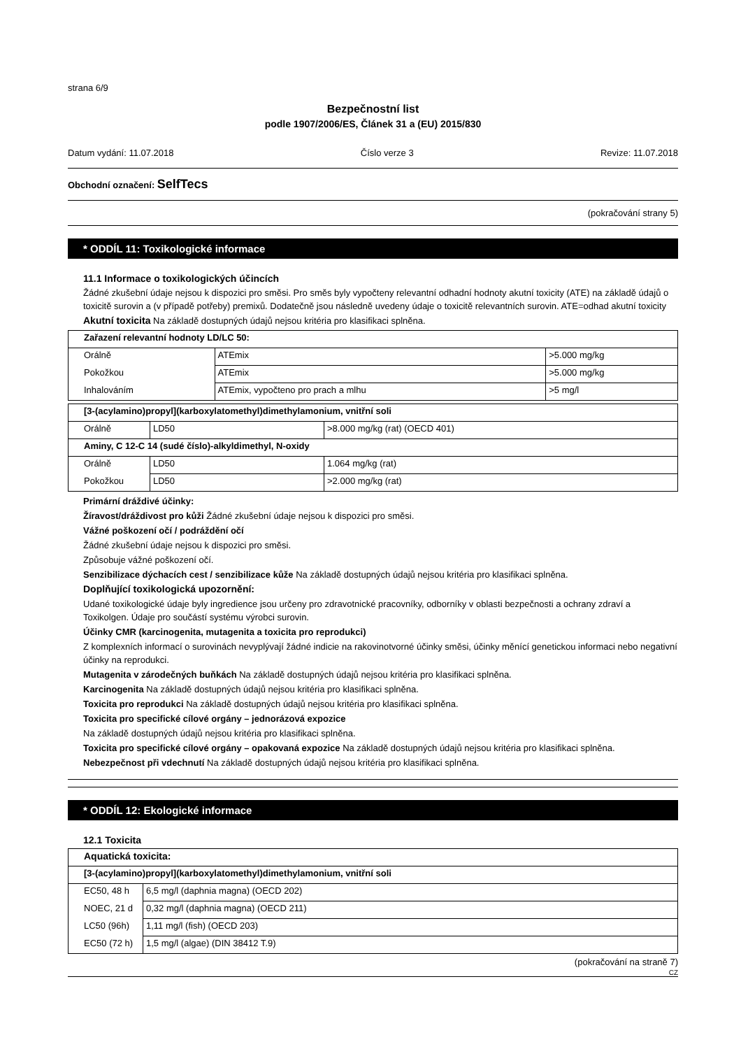strana 6/9
Bezpečnostní list
podle 1907/2006/ES, Článek 31 a (EU) 2015/830
Datum vydání: 11.07.2018 Číslo verze 3 Revize: 11.07.2018
Obchodní označení: SelfTecs
(pokračování strany 5)
* ODDÍL 11: Toxikologické informace
11.1 Informace o toxikologických účincích
Žádné zkušební údaje nejsou k dispozici pro směsi. Pro směs byly vypočteny relevantní odhadní hodnoty akutní toxicity (ATE) na základě údajů o toxicitě surovin a (v případě potřeby) premixů. Dodatečně jsou následně uvedeny údaje o toxicitě relevantních surovin. ATE=odhad akutní toxicity
Akutní toxicita Na základě dostupných údajů nejsou kritéria pro klasifikaci splněna.
| Zařazení relevantní hodnoty LD/LC 50: | | |
| Orálně | ATEmix | >5.000 mg/kg |
| Pokožkou | ATEmix | >5.000 mg/kg |
| Inhalováním | ATEmix, vypočteno pro prach a mlhu | >5 mg/l |
| [3-(acylamino)propyl](karboxylatomethyl)dimethylamonium, vnitřní soli | | |
| Orálně | LD50 | >8.000 mg/kg (rat) (OECD 401) |
| Aminy, C 12-C 14 (sudé číslo)-alkyldimethyl, N-oxidy | | |
| Orálně | LD50 | 1.064 mg/kg (rat) |
| Pokožkou | LD50 | >2.000 mg/kg (rat) |
Primární dráždivé účinky:
Žíravost/dráždivost pro kůži Žádné zkušební údaje nejsou k dispozici pro směsi.
Vážné poškození očí / podráždění očí
Žádné zkušební údaje nejsou k dispozici pro směsi.
Způsobuje vážné poškození očí.
Senzibilizace dýchacích cest / senzibilizace kůže Na základě dostupných údajů nejsou kritéria pro klasifikaci splněna.
Doplňující toxikologická upozornění:
Udané toxikologické údaje byly ingredience jsou určeny pro zdravotnické pracovníky, odborníky v oblasti bezpečnosti a ochrany zdraví a Toxikolgen. Údaje pro součástí systému výrobci surovin.
Účinky CMR (karcinogenita, mutagenita a toxicita pro reprodukci)
Z komplexních informací o surovinách nevyplývají žádné indicie na rakovinotvorné účinky směsi, účinky měnící genetickou informaci nebo negativní účinky na reprodukci.
Mutagenita v zárodečných buňkách Na základě dostupných údajů nejsou kritéria pro klasifikaci splněna.
Karcinogenita Na základě dostupných údajů nejsou kritéria pro klasifikaci splněna.
Toxicita pro reprodukci Na základě dostupných údajů nejsou kritéria pro klasifikaci splněna.
Toxicita pro specifické cílové orgány – jednorázová expozice
Na základě dostupných údajů nejsou kritéria pro klasifikaci splněna.
Toxicita pro specifické cílové orgány – opakovaná expozice Na základě dostupných údajů nejsou kritéria pro klasifikaci splněna.
Nebezpečnost při vdechnutí Na základě dostupných údajů nejsou kritéria pro klasifikaci splněna.
* ODDÍL 12: Ekologické informace
12.1 Toxicita
| Aquatická toxicita: | |
| [3-(acylamino)propyl](karboxylatomethyl)dimethylamonium, vnitřní soli | |
| EC50, 48 h | 6,5 mg/l (daphnia magna) (OECD 202) |
| NOEC, 21 d | 0,32 mg/l (daphnia magna) (OECD 211) |
| LC50 (96h) | 1,11 mg/l (fish) (OECD 203) |
| EC50 (72 h) | 1,5 mg/l (algae) (DIN 38412 T.9) |
(pokračování na straně 7)
CZ